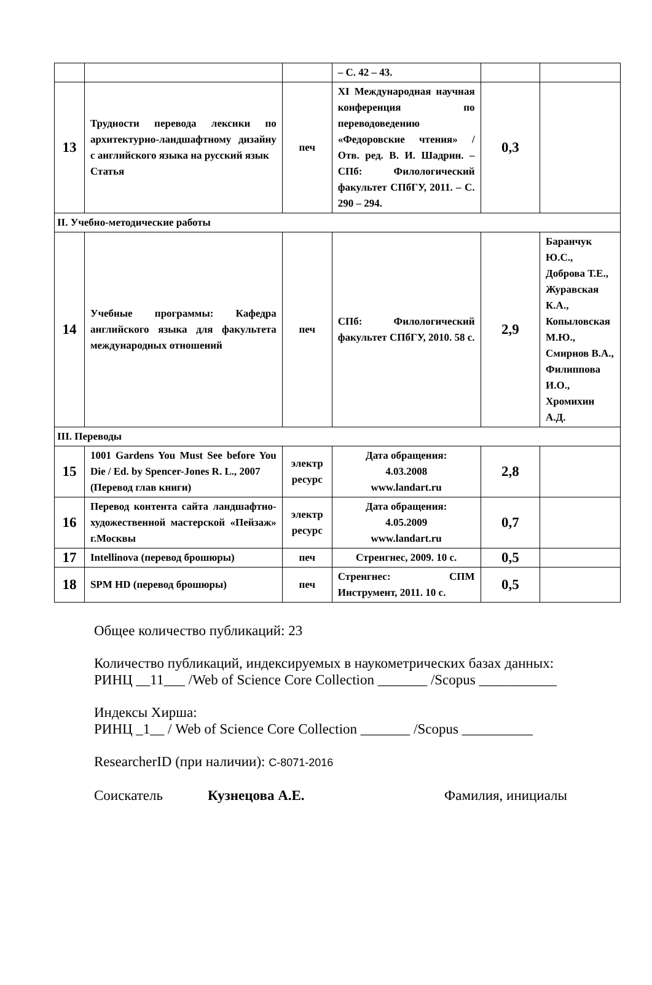| | | | – С. 42 – 43. | | |
| 13 | Трудности перевода лексики по архитектурно-ландшафтному дизайну с английского языка на русский язык Статья | печ | XI Международная научная конференция по переводоведению «Федоровские чтения» / Отв. ред. В. И. Шадрин. – СПб: Филологический факультет СПбГУ, 2011. – С. 290 – 294. | 0,3 | |
| II. Учебно-методические работы | | | | | |
| 14 | Учебные программы: Кафедра английского языка для факультета международных отношений | печ | СПб: Филологический факультет СПбГУ, 2010. 58 с. | 2,9 | Баранчук Ю.С., Доброва Т.Е., Журавская К.А., Копыловская М.Ю., Смирнов В.А., Филиппова И.О., Хромихин А.Д. |
| III. Переводы | | | | | |
| 15 | 1001 Gardens You Must See before You Die / Ed. by Spencer-Jones R. L., 2007 (Перевод глав книги) | электр ресурс | Дата обращения: 4.03.2008 www.landart.ru | 2,8 | |
| 16 | Перевод контента сайта ландшафтно-художественной мастерской «Пейзаж» г.Москвы | электр ресурс | Дата обращения: 4.05.2009 www.landart.ru | 0,7 | |
| 17 | Intellinova (перевод брошюры) | печ | Стренгнес, 2009. 10 с. | 0,5 | |
| 18 | SPM HD (перевод брошюры) | печ | Стренгнес: СПМ Инструмент, 2011. 10 с. | 0,5 | |
Общее количество публикаций: 23
Количество публикаций, индексируемых в наукометрических базах данных:
РИНЦ __11___ /Web of Science Core Collection _______ /Scopus ___________
Индексы Хирша:
РИНЦ _1__ / Web of Science Core Collection _______ /Scopus __________
ResearcherID (при наличии): C-8071-2016
Соискатель Кузнецова А.Е. Фамилия, инициалы